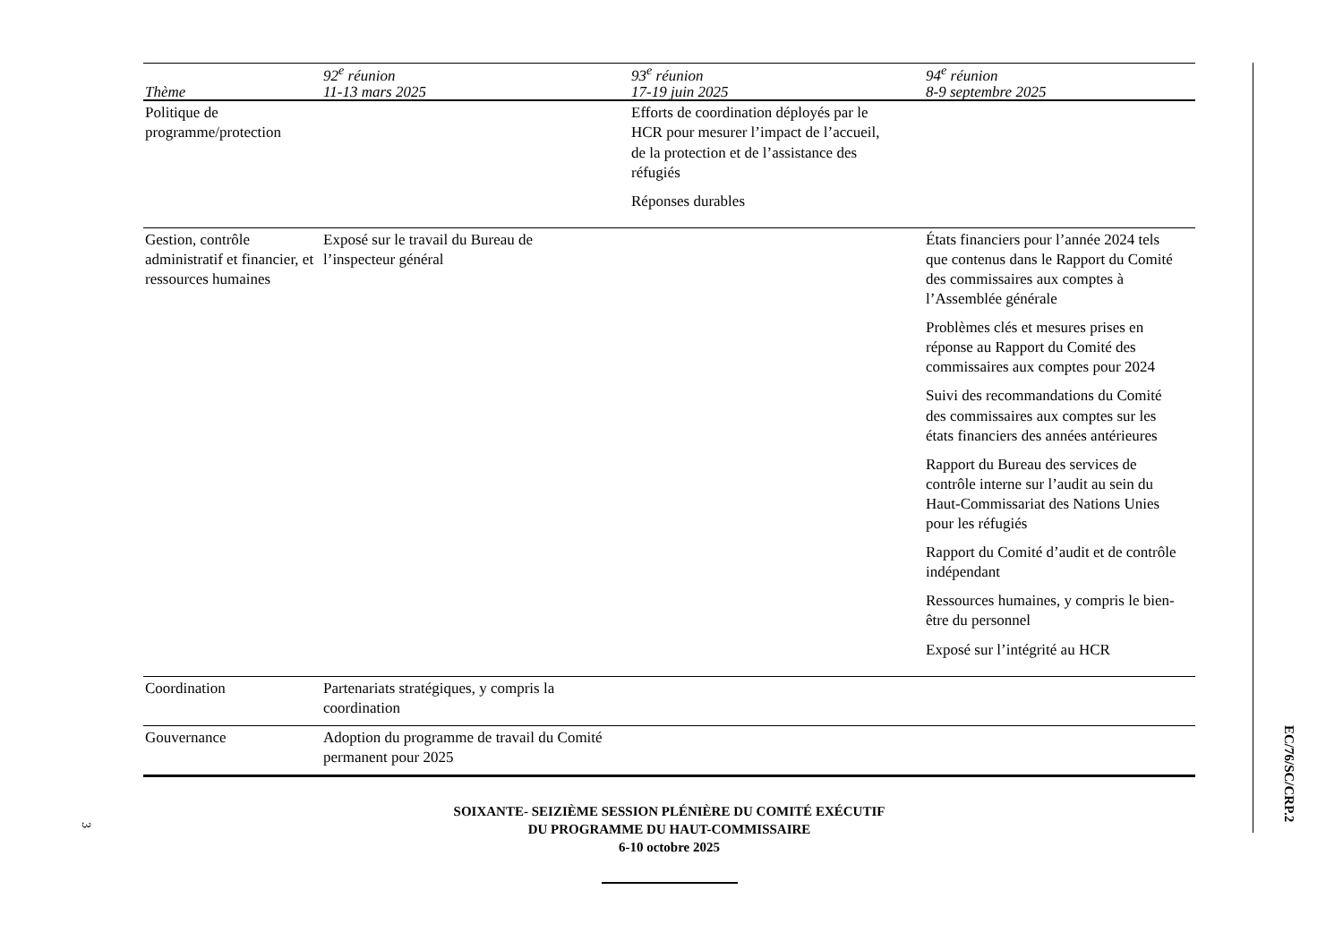| Thème | 92<sup>e</sup> réunion 11-13 mars 2025 | 93<sup>e</sup> réunion 17-19 juin 2025 | 94<sup>e</sup> réunion 8-9 septembre 2025 |
| --- | --- | --- | --- |
| Politique de programme/protection | | Efforts de coordination déployés par le HCR pour mesurer l’impact de l’accueil, de la protection et de l’assistance des réfugiés Réponses durables | |
| Gestion, contrôle administratif et financier, et ressources humaines | Exposé sur le travail du Bureau de l’inspecteur général | | États financiers pour l’année 2024 tels que contenus dans le Rapport du Comité des commissaires aux comptes à l’Assemblée générale Problèmes clés et mesures prises en réponse au Rapport du Comité des commissaires aux comptes pour 2024 Suivi des recommandations du Comité des commissaires aux comptes sur les états financiers des années antérieures Rapport du Bureau des services de contrôle interne sur l’audit au sein du Haut-Commissariat des Nations Unies pour les réfugiés Rapport du Comité d’audit et de contrôle indépendant Ressources humaines, y compris le bien-être du personnel Exposé sur l’intégrité au HCR |
| Coordination | Partenariats stratégiques, y compris la coordination | | |
| Gouvernance | Adoption du programme de travail du Comité permanent pour 2025 | | |
SOIXANTE- SEIZIÈME SESSION PLÉNIÈRE DU COMITÉ EXÉCUTIF
DU PROGRAMME DU HAUT-COMMISSAIRE
6-10 octobre 2025
EC/76/SC/CRP.2
3